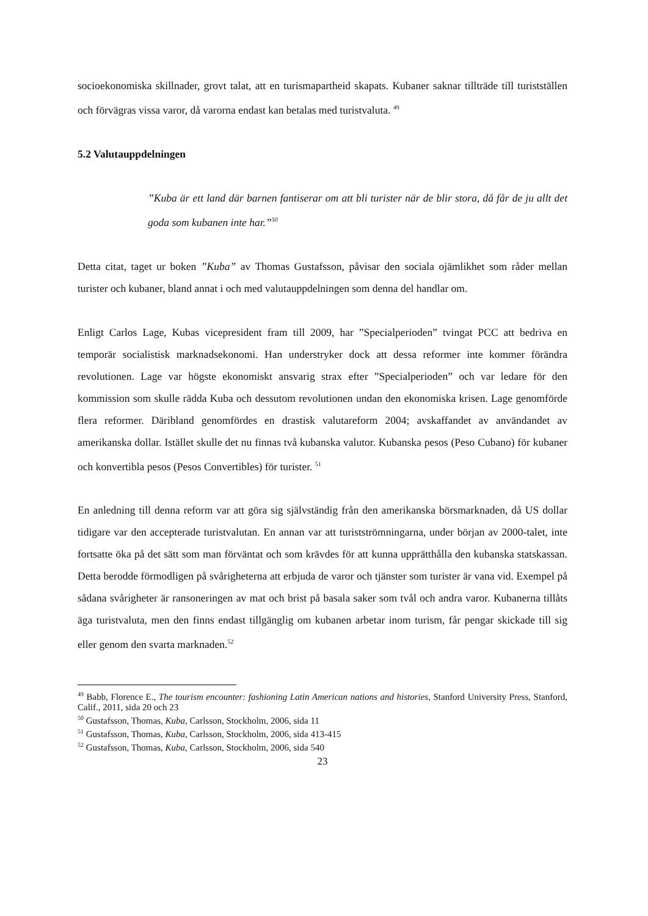socioekonomiska skillnader, grovt talat, att en turismapartheid skapats. Kubaner saknar tillträde till turistställen och förvägras vissa varor, då varorna endast kan betalas med turistvaluta. <sup>49</sup>
5.2 Valutauppdelningen
”Kuba är ett land där barnen fantiserar om att bli turister när de blir stora, då får de ju allt det goda som kubanen inte har.”<sup>50</sup>
Detta citat, taget ur boken ”Kuba” av Thomas Gustafsson, påvisar den sociala ojämlikhet som råder mellan turister och kubaner, bland annat i och med valutauppdelningen som denna del handlar om.
Enligt Carlos Lage, Kubas vicepresident fram till 2009, har ”Specialperioden” tvingat PCC att bedriva en temporär socialistisk marknadsekonomi. Han understryker dock att dessa reformer inte kommer förändra revolutionen. Lage var högste ekonomiskt ansvarig strax efter ”Specialperioden” och var ledare för den kommission som skulle rädda Kuba och dessutom revolutionen undan den ekonomiska krisen. Lage genomförde flera reformer. Däribland genomfördes en drastisk valutareform 2004; avskaffandet av användandet av amerikanska dollar. Istället skulle det nu finnas två kubanska valutor. Kubanska pesos (Peso Cubano) för kubaner och konvertibla pesos (Pesos Convertibles) för turister. <sup>51</sup>
En anledning till denna reform var att göra sig självständig från den amerikanska börsmarknaden, då US dollar tidigare var den accepterade turistvalutan. En annan var att turistströmningarna, under början av 2000-talet, inte fortsatte öka på det sätt som man förväntat och som krävdes för att kunna upprätthålla den kubanska statskassan. Detta berodde förmodligen på svårigheterna att erbjuda de varor och tjänster som turister är vana vid. Exempel på sådana svårigheter är ransoneringen av mat och brist på basala saker som tvål och andra varor. Kubanerna tillåts äga turistvaluta, men den finns endast tillgänglig om kubanen arbetar inom turism, får pengar skickade till sig eller genom den svarta marknaden.<sup>52</sup>
<sup>49</sup> Babb, Florence E., The tourism encounter: fashioning Latin American nations and histories, Stanford University Press, Stanford, Calif., 2011, sida 20 och 23
<sup>50</sup> Gustafsson, Thomas, Kuba, Carlsson, Stockholm, 2006, sida 11
<sup>51</sup> Gustafsson, Thomas, Kuba, Carlsson, Stockholm, 2006, sida 413-415
<sup>52</sup> Gustafsson, Thomas, Kuba, Carlsson, Stockholm, 2006, sida 540
23